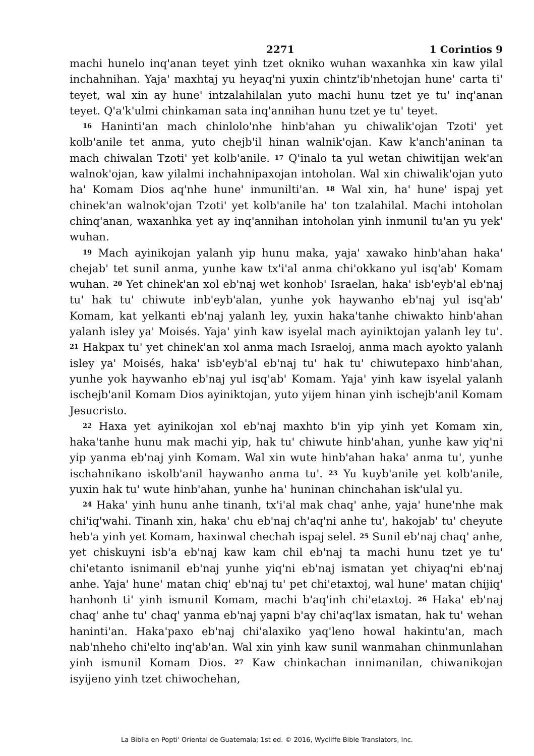2271 1 Corintios 9
machi hunelo inq'anan teyet yinh tzet okniko wuhan waxanhka xin kaw yilal inchahnihan. Yaja' maxhtaj yu heyaq'ni yuxin chintz'ib'nhetojan hune' carta ti' teyet, wal xin ay hune' intzalahilalan yuto machi hunu tzet ye tu' inq'anan teyet. Q'a'k'ulmi chinkaman sata inq'annihan hunu tzet ye tu' teyet.
<sup>16</sup> Haninti'an mach chinlolo'nhe hinb'ahan yu chiwalik'ojan Tzoti' yet kolb'anile tet anma, yuto chejb'il hinan walnik'ojan. Kaw k'anch'aninan ta mach chiwalan Tzoti' yet kolb'anile. <sup>17</sup> Q'inalo ta yul wetan chiwitijan wek'an walnok'ojan, kaw yilalmi inchahnipaxojan intoholan. Wal xin chiwalik'ojan yuto ha' Komam Dios aq'nhe hune' inmunilti'an. <sup>18</sup> Wal xin, ha' hune' ispaj yet chinek'an walnok'ojan Tzoti' yet kolb'anile ha' ton tzalahilal. Machi intoholan chinq'anan, waxanhka yet ay inq'annihan intoholan yinh inmunil tu'an yu yek' wuhan.
<sup>19</sup> Mach ayinikojan yalanh yip hunu maka, yaja' xawako hinb'ahan haka' chejab' tet sunil anma, yunhe kaw tx'i'al anma chi'okkano yul isq'ab' Komam wuhan. <sup>20</sup> Yet chinek'an xol eb'naj wet konhob' Israelan, haka' isb'eyb'al eb'naj tu' hak tu' chiwute inb'eyb'alan, yunhe yok haywanho eb'naj yul isq'ab' Komam, kat yelkanti eb'naj yalanh ley, yuxin haka'tanhe chiwakto hinb'ahan yalanh isley ya' Moisés. Yaja' yinh kaw isyelal mach ayiniktojan yalanh ley tu'. <sup>21</sup> Hakpax tu' yet chinek'an xol anma mach Israeloj, anma mach ayokto yalanh isley ya' Moisés, haka' isb'eyb'al eb'naj tu' hak tu' chiwutepaxo hinb'ahan, yunhe yok haywanho eb'naj yul isq'ab' Komam. Yaja' yinh kaw isyelal yalanh ischejb'anil Komam Dios ayiniktojan, yuto yijem hinan yinh ischejb'anil Komam Jesucristo.
<sup>22</sup> Haxa yet ayinikojan xol eb'naj maxhto b'in yip yinh yet Komam xin, haka'tanhe hunu mak machi yip, hak tu' chiwute hinb'ahan, yunhe kaw yiq'ni yip yanma eb'naj yinh Komam. Wal xin wute hinb'ahan haka' anma tu', yunhe ischahnikano iskolb'anil haywanho anma tu'. <sup>23</sup> Yu kuyb'anile yet kolb'anile, yuxin hak tu' wute hinb'ahan, yunhe ha' huninan chinchahan isk'ulal yu.
<sup>24</sup> Haka' yinh hunu anhe tinanh, tx'i'al mak chaq' anhe, yaja' hune'nhe mak chi'iq'wahi. Tinanh xin, haka' chu eb'naj ch'aq'ni anhe tu', hakojab' tu' cheyute heb'a yinh yet Komam, haxinwal chechah ispaj selel. <sup>25</sup> Sunil eb'naj chaq' anhe, yet chiskuyni isb'a eb'naj kaw kam chil eb'naj ta machi hunu tzet ye tu' chi'etanto isnimanil eb'naj yunhe yiq'ni eb'naj ismatan yet chiyaq'ni eb'naj anhe. Yaja' hune' matan chiq' eb'naj tu' pet chi'etaxtoj, wal hune' matan chijiq' hanhonh ti' yinh ismunil Komam, machi b'aq'inh chi'etaxtoj. <sup>26</sup> Haka' eb'naj chaq' anhe tu' chaq' yanma eb'naj yapni b'ay chi'aq'lax ismatan, hak tu' wehan haninti'an. Haka'paxo eb'naj chi'alaxiko yaq'leno howal hakintu'an, mach nab'nheho chi'elto inq'ab'an. Wal xin yinh kaw sunil wanmahan chinmunlahan yinh ismunil Komam Dios. <sup>27</sup> Kaw chinkachan innimanilan, chiwanikojan isyijeno yinh tzet chiwochehan,
La Biblia en Popti' Oriental de Guatemala; 1st ed. © 2016, Wycliffe Bible Translators, Inc.